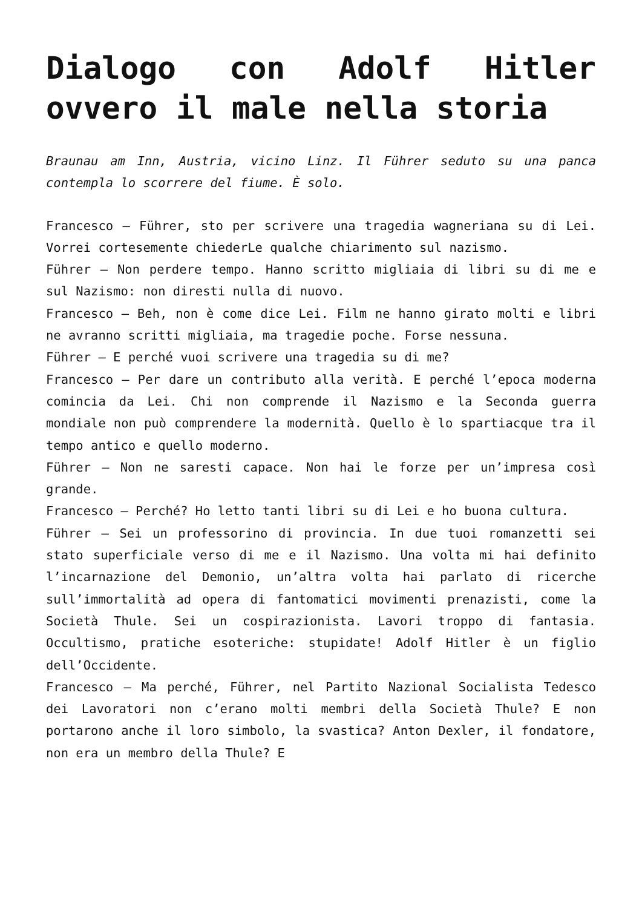Dialogo con Adolf Hitler ovvero il male nella storia
Braunau am Inn, Austria, vicino Linz. Il Führer seduto su una panca contempla lo scorrere del fiume. È solo.
Francesco – Führer, sto per scrivere una tragedia wagneriana su di Lei. Vorrei cortesemente chiederLe qualche chiarimento sul nazismo.
Führer – Non perdere tempo. Hanno scritto migliaia di libri su di me e sul Nazismo: non diresti nulla di nuovo.
Francesco – Beh, non è come dice Lei. Film ne hanno girato molti e libri ne avranno scritti migliaia, ma tragedie poche. Forse nessuna.
Führer – E perché vuoi scrivere una tragedia su di me?
Francesco – Per dare un contributo alla verità. E perché l’epoca moderna comincia da Lei. Chi non comprende il Nazismo e la Seconda guerra mondiale non può comprendere la modernità. Quello è lo spartiacque tra il tempo antico e quello moderno.
Führer – Non ne saresti capace. Non hai le forze per un’impresa così grande.
Francesco – Perché? Ho letto tanti libri su di Lei e ho buona cultura.
Führer – Sei un professorino di provincia. In due tuoi romanzetti sei stato superficiale verso di me e il Nazismo. Una volta mi hai definito l’incarnazione del Demonio, un’altra volta hai parlato di ricerche sull’immortalità ad opera di fantomatici movimenti prenazisti, come la Società Thule. Sei un cospirazionista. Lavori troppo di fantasia. Occultismo, pratiche esoteriche: stupidate! Adolf Hitler è un figlio dell’Occidente.
Francesco – Ma perché, Führer, nel Partito Nazional Socialista Tedesco dei Lavoratori non c’erano molti membri della Società Thule? E non portarono anche il loro simbolo, la svastica? Anton Dexler, il fondatore, non era un membro della Thule? E